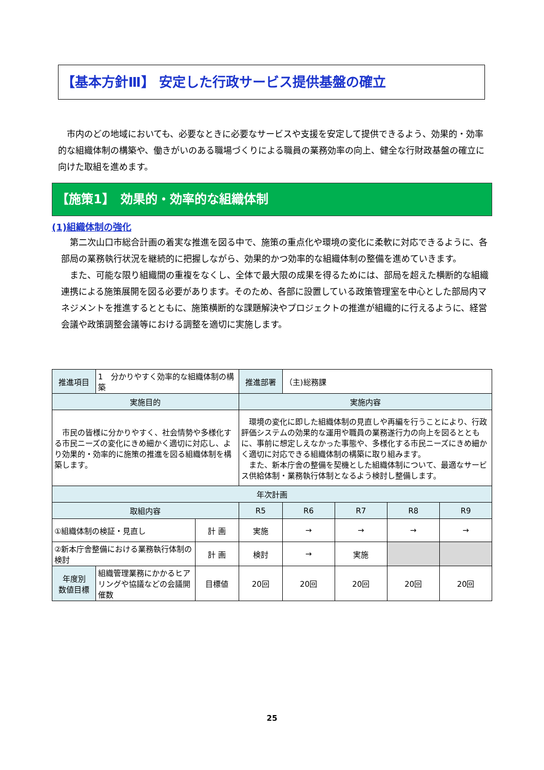【基本方針Ⅲ】 安定した行政サービス提供基盤の確立
　市内のどの地域においても、必要なときに必要なサービスや支援を安定して提供できるよう、効果的・効率的な組織体制の構築や、働きがいのある職場づくりによる職員の業務効率の向上、健全な行財政基盤の確立に向けた取組を進めます。
【施策1】　効果的・効率的な組織体制
(1)組織体制の強化
　第二次山口市総合計画の着実な推進を図る中で、施策の重点化や環境の変化に柔軟に対応できるように、各部局の業務執行状況を継続的に把握しながら、効果的かつ効率的な組織体制の整備を進めていきます。
　また、可能な限り組織間の重複をなくし、全体で最大限の成果を得るためには、部局を超えた横断的な組織連携による施策展開を図る必要があります。そのため、各部に設置している政策管理室を中心とした部局内マネジメントを推進するとともに、施策横断的な課題解決やプロジェクトの推進が組織的に行えるように、経営会議や政策調整会議等における調整を適切に実施します。
| 推進項目 | 1 分かりやすく効率的な組織体制の構築 | | 推進部署 | （主)総務課 | | | |
| 実施目的 | | | 実施内容 | | | | |
| 市民の皆様に分かりやすく、社会情勢や多様化する市民ニーズの変化にきめ細かく適切に対応し、より効果的・効率的に施策の推進を図る組織体制を構築します。 | | | 環境の変化に即した組織体制の見直しや再編を行うことにより、行政評価システムの効果的な運用や職員の業務遂行力の向上を図るとともに、事前に想定しえなかった事態や、多様化する市民ニーズにきめ細かく適切に対応できる組織体制の構築に取り組みます。 また、新本庁舎の整備を契機とした組織体制について、最適なサービス供給体制・業務執行体制となるよう検討し整備します。 | | | | |
| 年次計画 | | | | | | | |
| 取組内容 | | | R5 | R6 | R7 | R8 | R9 |
| ①組織体制の検証・見直し | | 計 画 | 実施 | → | → | → | → |
| ②新本庁舎整備における業務執行体制の検討 | | 計 画 | 検討 | → | 実施 | | |
| 年度別 数値目標 | 組織管理業務にかかるヒアリングや協議などの会議開催数 | 目標値 | 20回 | 20回 | 20回 | 20回 | 20回 |
25